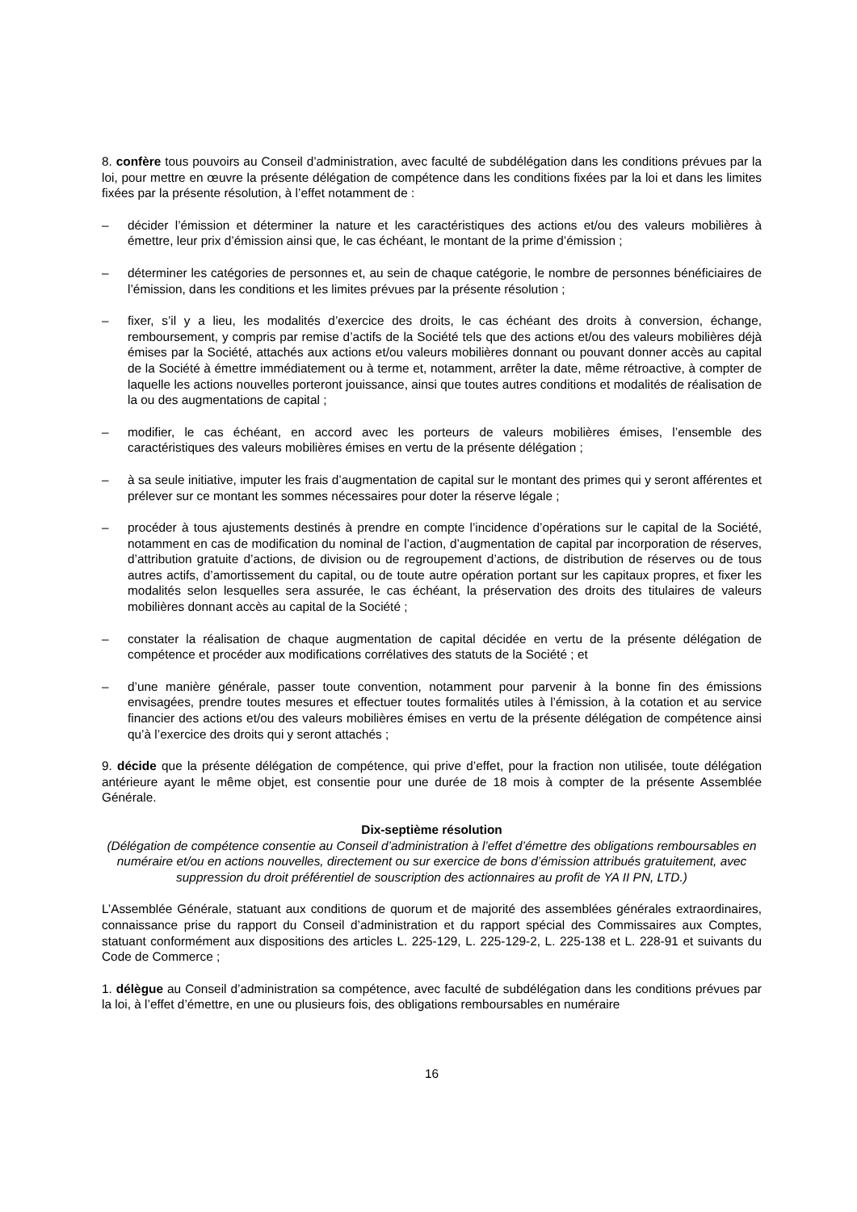8. confère tous pouvoirs au Conseil d’administration, avec faculté de subdélégation dans les conditions prévues par la loi, pour mettre en œuvre la présente délégation de compétence dans les conditions fixées par la loi et dans les limites fixées par la présente résolution, à l’effet notamment de :
– décider l’émission et déterminer la nature et les caractéristiques des actions et/ou des valeurs mobilières à émettre, leur prix d’émission ainsi que, le cas échéant, le montant de la prime d’émission ;
– déterminer les catégories de personnes et, au sein de chaque catégorie, le nombre de personnes bénéficiaires de l’émission, dans les conditions et les limites prévues par la présente résolution ;
– fixer, s’il y a lieu, les modalités d’exercice des droits, le cas échéant des droits à conversion, échange, remboursement, y compris par remise d’actifs de la Société tels que des actions et/ou des valeurs mobilières déjà émises par la Société, attachés aux actions et/ou valeurs mobilières donnant ou pouvant donner accès au capital de la Société à émettre immédiatement ou à terme et, notamment, arrêter la date, même rétroactive, à compter de laquelle les actions nouvelles porteront jouissance, ainsi que toutes autres conditions et modalités de réalisation de la ou des augmentations de capital ;
– modifier, le cas échéant, en accord avec les porteurs de valeurs mobilières émises, l’ensemble des caractéristiques des valeurs mobilières émises en vertu de la présente délégation ;
– à sa seule initiative, imputer les frais d’augmentation de capital sur le montant des primes qui y seront afférentes et prélever sur ce montant les sommes nécessaires pour doter la réserve légale ;
– procéder à tous ajustements destinés à prendre en compte l’incidence d’opérations sur le capital de la Société, notamment en cas de modification du nominal de l’action, d’augmentation de capital par incorporation de réserves, d’attribution gratuite d’actions, de division ou de regroupement d’actions, de distribution de réserves ou de tous autres actifs, d’amortissement du capital, ou de toute autre opération portant sur les capitaux propres, et fixer les modalités selon lesquelles sera assurée, le cas échéant, la préservation des droits des titulaires de valeurs mobilières donnant accès au capital de la Société ;
– constater la réalisation de chaque augmentation de capital décidée en vertu de la présente délégation de compétence et procéder aux modifications corrélatives des statuts de la Société ; et
– d’une manière générale, passer toute convention, notamment pour parvenir à la bonne fin des émissions envisagées, prendre toutes mesures et effectuer toutes formalités utiles à l’émission, à la cotation et au service financier des actions et/ou des valeurs mobilières émises en vertu de la présente délégation de compétence ainsi qu’à l’exercice des droits qui y seront attachés ;
9. décide que la présente délégation de compétence, qui prive d’effet, pour la fraction non utilisée, toute délégation antérieure ayant le même objet, est consentie pour une durée de 18 mois à compter de la présente Assemblée Générale.
Dix-septième résolution
(Délégation de compétence consentie au Conseil d’administration à l’effet d’émettre des obligations remboursables en numéraire et/ou en actions nouvelles, directement ou sur exercice de bons d’émission attribués gratuitement, avec suppression du droit préférentiel de souscription des actionnaires au profit de YA II PN, LTD.)
L’Assemblée Générale, statuant aux conditions de quorum et de majorité des assemblées générales extraordinaires, connaissance prise du rapport du Conseil d’administration et du rapport spécial des Commissaires aux Comptes, statuant conformément aux dispositions des articles L. 225-129, L. 225-129-2, L. 225-138 et L. 228-91 et suivants du Code de Commerce ;
1. délègue au Conseil d’administration sa compétence, avec faculté de subdélégation dans les conditions prévues par la loi, à l’effet d’émettre, en une ou plusieurs fois, des obligations remboursables en numéraire
16